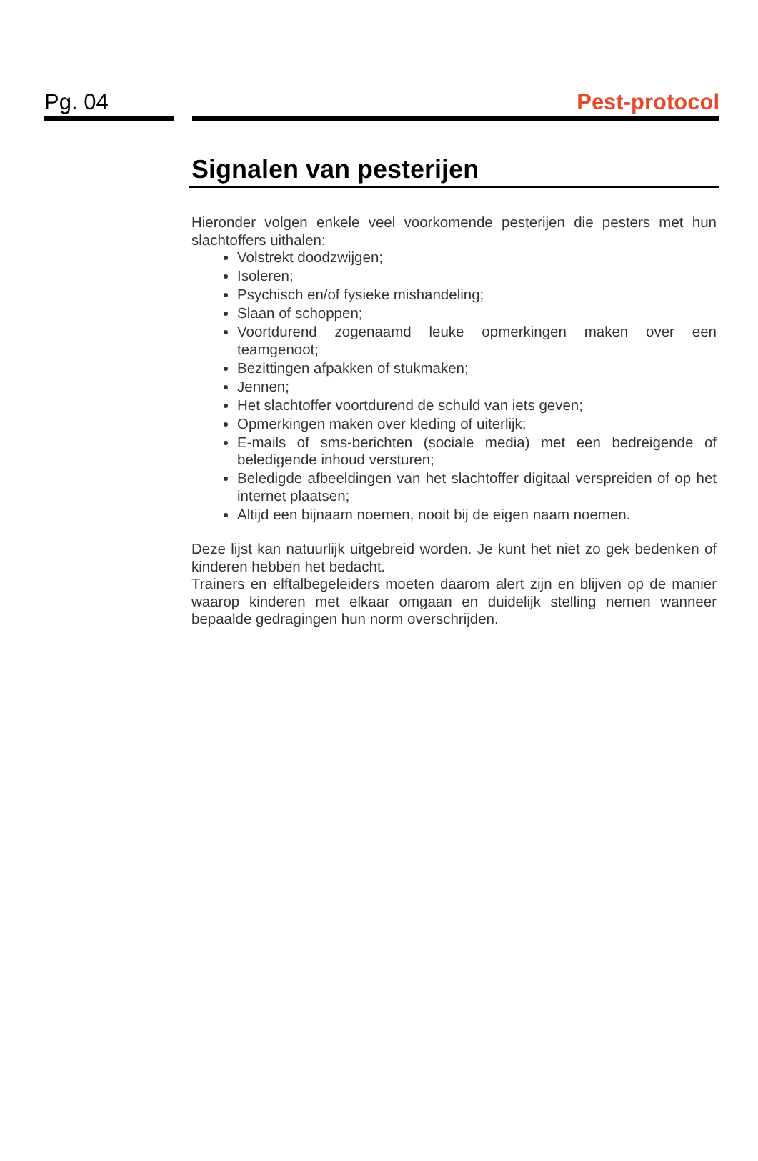Pg. 04 Pest-protocol
Signalen van pesterijen
Hieronder volgen enkele veel voorkomende pesterijen die pesters met hun slachtoffers uithalen:
Volstrekt doodzwijgen;
Isoleren;
Psychisch en/of fysieke mishandeling;
Slaan of schoppen;
Voortdurend zogenaamd leuke opmerkingen maken over een teamgenoot;
Bezittingen afpakken of stukmaken;
Jennen;
Het slachtoffer voortdurend de schuld van iets geven;
Opmerkingen maken over kleding of uiterlijk;
E-mails of sms-berichten (sociale media) met een bedreigende of beledigende inhoud versturen;
Beledigde afbeeldingen van het slachtoffer digitaal verspreiden of op het internet plaatsen;
Altijd een bijnaam noemen, nooit bij de eigen naam noemen.
Deze lijst kan natuurlijk uitgebreid worden. Je kunt het niet zo gek bedenken of kinderen hebben het bedacht.
Trainers en elftalbegeleiders moeten daarom alert zijn en blijven op de manier waarop kinderen met elkaar omgaan en duidelijk stelling nemen wanneer bepaalde gedragingen hun norm overschrijden.